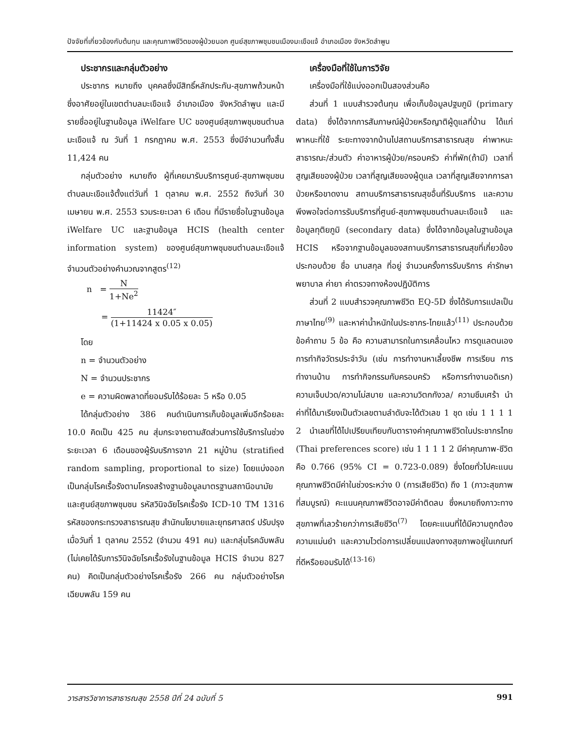ปัจจัยที่เกี่ยวข้องกับต้นทุน และคุณภาพชีวิตของผู้ป่วยนอก ศูนย์สุขภาพชุมชนเมืองมะเขือแจ้ อำเภอเมือง จังหวัดลำพูน
ประชากรและกลุ่มตัวอย่าง
ประชากร หมายถึง บุคคลซึ่งมีสิทธิ์หลักประกัน-สุขภาพถ้วนหน้าซึ่งอาศัยอยู่ในเขตตำบลมะเขือแจ้ อำเภอเมือง จังหวัดลำพูน และมีรายชื่ออยู่ในฐานข้อมูล iWelfare UC ของศูนย์สุขภาพชุมชนตำบลมะเขือแจ้ ณ วันที่ 1 กรกฎาคม พ.ศ. 2553 ซึ่งมีจำนวนทั้งสิ้น 11,424 คน
กลุ่มตัวอย่าง หมายถึง ผู้ที่เคยมารับบริการศูนย์-สุขภาพชุมชน ตำบลมะเขือแจ้ตั้งแต่วันที่ 1 ตุลาคม พ.ศ. 2552 ถึงวันที่ 30 เมษายน พ.ศ. 2553 รวมระยะเวลา 6 เดือน ที่มีรายชื่อในฐานข้อมูล iWelfare UC และฐานข้อมูล HCIS (health center information system) ของศูนย์สุขภาพชุมชนตำบลมะเขือแจ้ จำนวนตัวอย่างคำนวณจากสูตร<sup>(12)</sup>
n = N 1+Ne<sup>2</sup>
= 11424″ (1+11424 x 0.05 x 0.05)
โดย
n = จำนวนตัวอย่าง
N = จำนวนประชากร
e = ความผิดพลาดที่ยอมรับได้ร้อยละ 5 หรือ 0.05
ได้กลุ่มตัวอย่าง 386 คนดำเนินการเก็บข้อมูลเพิ่มอีกร้อยละ 10.0 คิดเป็น 425 คน สุ่มกระจายตามสัดส่วนการใช้บริการในช่วงระยะเวลา 6 เดือนของผู้รับบริการจาก 21 หมู่บ้าน (stratified random sampling, proportional to size) โดยแบ่งออกเป็นกลุ่มโรคเรื้อรังตามโครงสร้างฐานข้อมูลมาตรฐานสถานีอนามัยและศูนย์สุขภาพชุมชน รหัสวินิจฉัยโรคเรื้อรัง ICD-10 TM 1316 รหัสของกระทรวงสาธารณสุข สำนักนโยบายและยุทธศาสตร์ ปรับปรุงเมื่อวันที่ 1 ตุลาคม 2552 (จำนวน 491 คน) และกลุ่มโรคฉับพลัน (ไม่เคยได้รับการวินิจฉัยโรคเรื้อรังในฐานข้อมูล HCIS จำนวน 827 คน) คิดเป็นกลุ่มตัวอย่างโรคเรื้อรัง 266 คน กลุ่มตัวอย่างโรคเฉียบพลัน 159 คน
เครื่องมือที่ใช้ในการวิจัย
เครื่องมือที่ใช้แบ่งออกเป็นสองส่วนคือ
ส่วนที่ 1 แบบสำรวจต้นทุน เพื่อเก็บข้อมูลปฐมภูมิ (primary data) ซึ่งได้จากการสัมภาษณ์ผู้ป่วยหรือญาติผู้ดูแลที่บ้าน ได้แก่ พาหนะที่ใช้ ระยะทางจากบ้านไปสถานบริการสาธารณสุข ค่าพาหนะสาธารณะ/ส่วนตัว ค่าอาหารผู้ป่วย/ครอบครัว ค่าที่พัก(ถ้ามี) เวลาที่สูญเสียของผู้ป่วย เวลาที่สูญเสียของผู้ดูแล เวลาที่สูญเสียจากการลาป่วยหรือขาดงาน สถานบริการสาธารณสุขอื่นที่รับบริการ และความพึงพอใจต่อการรับบริการที่ศูนย์-สุขภาพชุมชนตำบลมะเขือแจ้ และข้อมูลทุติยภูมิ (secondary data) ซึ่งได้จากข้อมูลในฐานข้อมูล HCIS หรือจากฐานข้อมูลของสถานบริการสาธารณสุขที่เกี่ยวข้องประกอบด้วย ชื่อ นามสกุล ที่อยู่ จำนวนครั้งการรับบริการ ค่ารักษาพยาบาล ค่ายา ค่าตรวจทางห้องปฏิบัติการ
ส่วนที่ 2 แบบสำรวจคุณภาพชีวิต EQ-5D ซึ่งได้รับการแปลเป็นภาษาไทย<sup>(9)</sup> และหาค่าน้ำหนักในประชากร-ไทยแล้ว<sup>(11)</sup> ประกอบด้วยข้อคำถาม 5 ข้อ คือ ความสามารถในการเคลื่อนไหว การดูแลตนเอง การทำกิจวัตรประจำวัน (เช่น การทำงานหาเลี้ยงชีพ การเรียน การทำงานบ้าน การทำกิจกรรมกับครอบครัว หรือการทำงานอดิเรก) ความเจ็บปวด/ความไม่สบาย และความวิตกกังวล/ ความซึมเศร้า นำค่าที่ได้มาเรียงเป็นตัวเลขตามลำดับจะได้ตัวเลข 1 ชุด เช่น 1 1 1 1 2 นำเลขที่ได้ไปเปรียบเทียบกับตารางค่าคุณภาพชีวิตในประชากรไทย (Thai preferences score) เช่น 1 1 1 1 2 มีค่าคุณภาพ-ชีวิต คือ 0.766 (95% CI = 0.723-0.089) ซึ่งโดยทั่วไปคะแนนคุณภาพชีวิตมีค่าในช่วงระหว่าง 0 (การเสียชีวิต) ถึง 1 (ภาวะสุขภาพที่สมบูรณ์) คะแนนคุณภาพชีวิตอาจมีค่าติดลบ ซึ่งหมายถึงภาวะทางสุขภาพที่เลวร้ายกว่าการเสียชีวิต<sup>(7)</sup> โดยคะแนนที่ได้มีความถูกต้อง ความแม่นยำ และความไวต่อการเปลี่ยนแปลงทางสุขภาพอยู่ในเกณฑ์ที่ดีหรือยอมรับได้<sup>(13-16)</sup>
วารสารวิชาการสาธารณสุข 2558 ปีที่ 24 ฉบับที่ 5 991